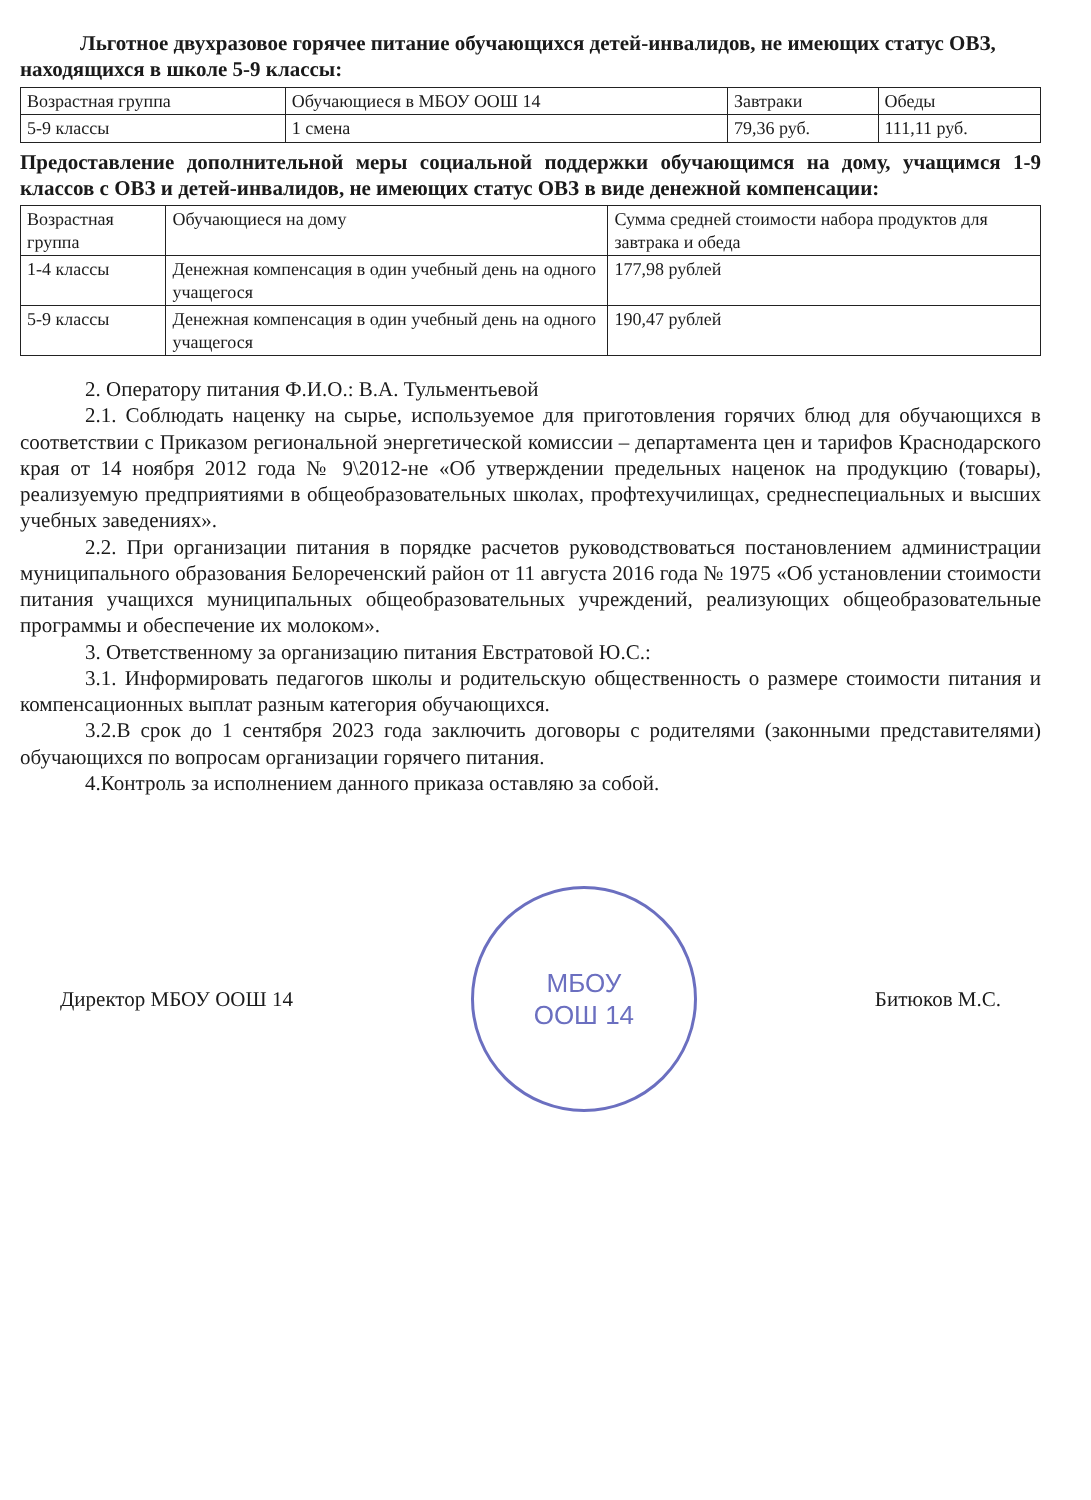Льготное двухразовое горячее питание обучающихся детей-инвалидов, не имеющих статус ОВЗ, находящихся в школе 5-9 классы:
| Возрастная группа | Обучающиеся в МБОУ ООШ 14 | Завтраки | Обеды |
| 5-9 классы | 1 смена | 79,36 руб. | 111,11 руб. |
Предоставление дополнительной меры социальной поддержки обучающимся на дому, учащимся 1-9 классов с ОВЗ и детей-инвалидов, не имеющих статус ОВЗ в виде денежной компенсации:
| Возрастная группа | Обучающиеся на дому | Сумма средней стоимости набора продуктов для завтрака и обеда |
| 1-4 классы | Денежная компенсация в один учебный день на одного учащегося | 177,98 рублей |
| 5-9 классы | Денежная компенсация в один учебный день на одного учащегося | 190,47 рублей |
2. Оператору питания Ф.И.О.: В.А. Тульментьевой
2.1. Соблюдать наценку на сырье, используемое для приготовления горячих блюд для обучающихся в соответствии с Приказом региональной энергетической комиссии – департамента цен и тарифов Краснодарского края от 14 ноября 2012 года № 9\2012-не «Об утверждении предельных наценок на продукцию (товары), реализуемую предприятиями в общеобразовательных школах, профтехучилищах, среднеспециальных и высших учебных заведениях».
2.2. При организации питания в порядке расчетов руководствоваться постановлением администрации муниципального образования Белореченский район от 11 августа 2016 года № 1975 «Об установлении стоимости питания учащихся муниципальных общеобразовательных учреждений, реализующих общеобразовательные программы и обеспечение их молоком».
3. Ответственному за организацию питания Евстратовой Ю.С.:
3.1. Информировать педагогов школы и родительскую общественность о размере стоимости питания и компенсационных выплат разным категория обучающихся.
3.2.В срок до 1 сентября 2023 года заключить договоры с родителями (законными представителями) обучающихся по вопросам организации горячего питания.
4.Контроль за исполнением данного приказа оставляю за собой.
Директор МБОУ ООШ 14
МБОУ
ООШ 14
Битюков М.С.